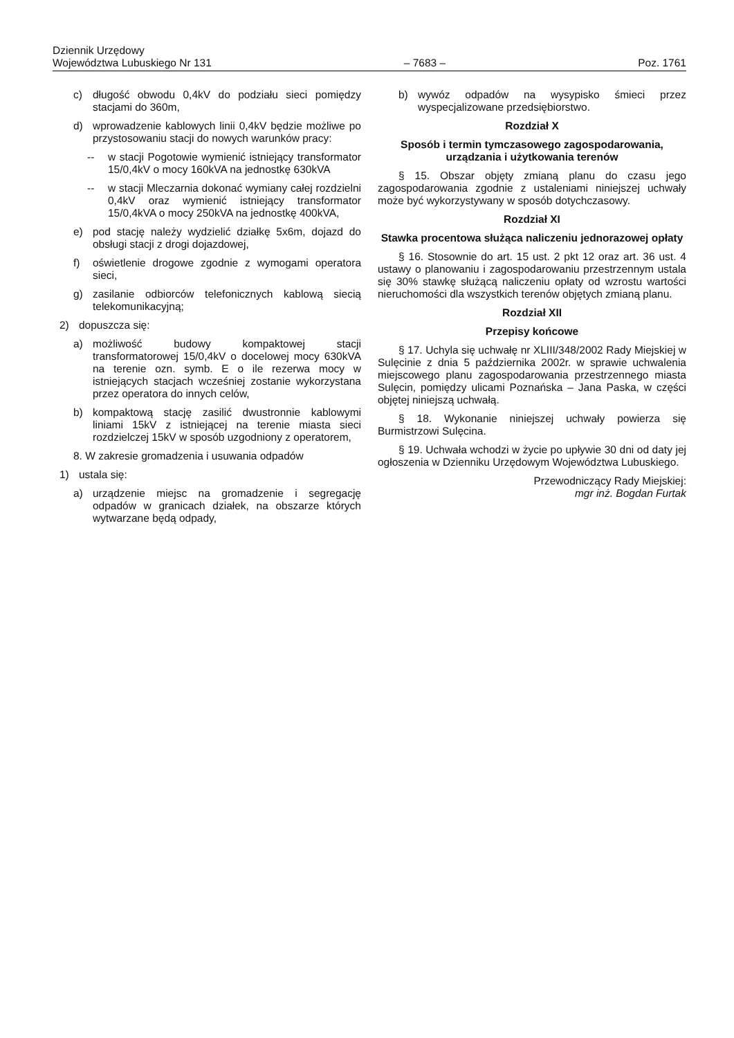Dziennik Urzędowy
Województwa Lubuskiego Nr 131
– 7683 –
Poz. 1761
c) długość obwodu 0,4kV do podziału sieci pomiędzy stacjami do 360m,
d) wprowadzenie kablowych linii 0,4kV będzie możliwe po przystosowaniu stacji do nowych warunków pracy:
-- w stacji Pogotowie wymienić istniejący transformator 15/0,4kV o mocy 160kVA na jednostkę 630kVA
-- w stacji Mleczarnia dokonać wymiany całej rozdzielni 0,4kV oraz wymienić istniejący transformator 15/0,4kVA o mocy 250kVA na jednostkę 400kVA,
e) pod stację należy wydzielić działkę 5x6m, dojazd do obsługi stacji z drogi dojazdowej,
f) oświetlenie drogowe zgodnie z wymogami operatora sieci,
g) zasilanie odbiorców telefonicznych kablową siecią telekomunikacyjną;
2) dopuszcza się:
a) możliwość budowy kompaktowej stacji transformatorowej 15/0,4kV o docelowej mocy 630kVA na terenie ozn. symb. E o ile rezerwa mocy w istniejących stacjach wcześniej zostanie wykorzystana przez operatora do innych celów,
b) kompaktową stację zasilić dwustronnie kablowymi liniami 15kV z istniejącej na terenie miasta sieci rozdzielczej 15kV w sposób uzgodniony z operatorem,
8. W zakresie gromadzenia i usuwania odpadów
1) ustala się:
a) urządzenie miejsc na gromadzenie i segregację odpadów w granicach działek, na obszarze których wytwarzane będą odpady,
b) wywóz odpadów na wysypisko śmieci przez wyspecjalizowane przedsiębiorstwo.
Rozdział X
Sposób i termin tymczasowego zagospodarowania, urządzania i użytkowania terenów
§ 15. Obszar objęty zmianą planu do czasu jego zagospodarowania zgodnie z ustaleniami niniejszej uchwały może być wykorzystywany w sposób dotychczasowy.
Rozdział XI
Stawka procentowa służąca naliczeniu jednorazowej opłaty
§ 16. Stosownie do art. 15 ust. 2 pkt 12 oraz art. 36 ust. 4 ustawy o planowaniu i zagospodarowaniu przestrzennym ustala się 30% stawkę służącą naliczeniu opłaty od wzrostu wartości nieruchomości dla wszystkich terenów objętych zmianą planu.
Rozdział XII
Przepisy końcowe
§ 17. Uchyla się uchwałę nr XLIII/348/2002 Rady Miejskiej w Sulęcinie z dnia 5 października 2002r. w sprawie uchwalenia miejscowego planu zagospodarowania przestrzennego miasta Sulęcin, pomiędzy ulicami Poznańska – Jana Paska, w części objętej niniejszą uchwałą.
§ 18. Wykonanie niniejszej uchwały powierza się Burmistrzowi Sulęcina.
§ 19. Uchwała wchodzi w życie po upływie 30 dni od daty jej ogłoszenia w Dzienniku Urzędowym Województwa Lubuskiego.
Przewodniczący Rady Miejskiej:
mgr inż. Bogdan Furtak